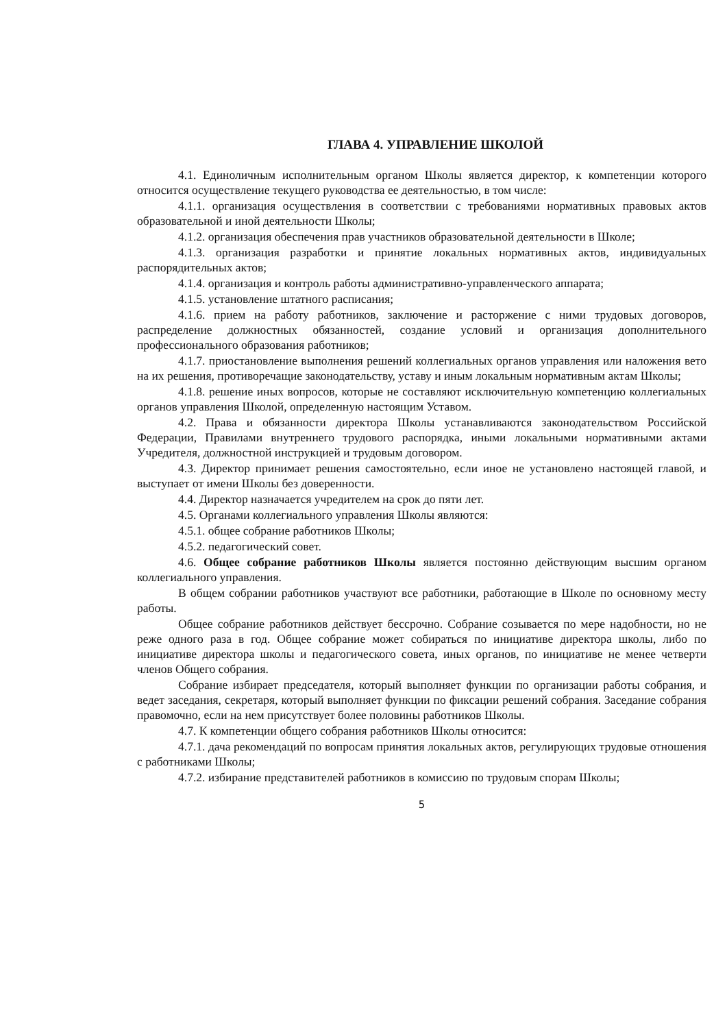ГЛАВА 4. УПРАВЛЕНИЕ ШКОЛОЙ
4.1. Единоличным исполнительным органом Школы является директор, к компетенции которого относится осуществление текущего руководства ее деятельностью, в том числе:
4.1.1. организация осуществления в соответствии с требованиями нормативных правовых актов образовательной и иной деятельности Школы;
4.1.2. организация обеспечения прав участников образовательной деятельности в Школе;
4.1.3. организация разработки и принятие локальных нормативных актов, индивидуальных распорядительных актов;
4.1.4. организация и контроль работы административно-управленческого аппарата;
4.1.5. установление штатного расписания;
4.1.6. прием на работу работников, заключение и расторжение с ними трудовых договоров, распределение должностных обязанностей, создание условий и организация дополнительного профессионального образования работников;
4.1.7. приостановление выполнения решений коллегиальных органов управления или наложения вето на их решения, противоречащие законодательству, уставу и иным локальным нормативным актам Школы;
4.1.8. решение иных вопросов, которые не составляют исключительную компетенцию коллегиальных органов управления Школой, определенную настоящим Уставом.
4.2. Права и обязанности директора Школы устанавливаются законодательством Российской Федерации, Правилами внутреннего трудового распорядка, иными локальными нормативными актами Учредителя, должностной инструкцией и трудовым договором.
4.3. Директор принимает решения самостоятельно, если иное не установлено настоящей главой, и выступает от имени Школы без доверенности.
4.4. Директор назначается учредителем на срок до пяти лет.
4.5. Органами коллегиального управления Школы являются:
4.5.1. общее собрание работников Школы;
4.5.2. педагогический совет.
4.6. Общее собрание работников Школы является постоянно действующим высшим органом коллегиального управления.
В общем собрании работников участвуют все работники, работающие в Школе по основному месту работы.
Общее собрание работников действует бессрочно. Собрание созывается по мере надобности, но не реже одного раза в год. Общее собрание может собираться по инициативе директора школы, либо по инициативе директора школы и педагогического совета, иных органов, по инициативе не менее четверти членов Общего собрания.
Собрание избирает председателя, который выполняет функции по организации работы собрания, и ведет заседания, секретаря, который выполняет функции по фиксации решений собрания. Заседание собрания правомочно, если на нем присутствует более половины работников Школы.
4.7. К компетенции общего собрания работников Школы относится:
4.7.1. дача рекомендаций по вопросам принятия локальных актов, регулирующих трудовые отношения с работниками Школы;
4.7.2. избирание представителей работников в комиссию по трудовым спорам Школы;
5